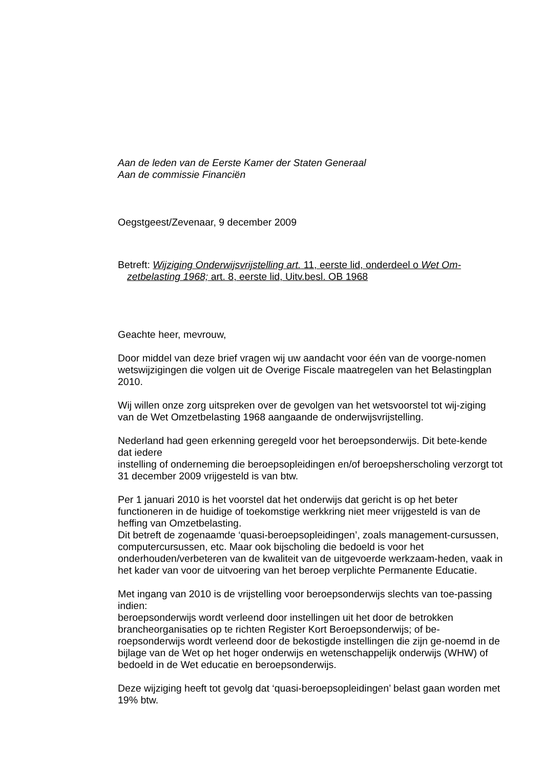Aan de leden van de Eerste Kamer der Staten Generaal
Aan de commissie Financiën
Oegstgeest/Zevenaar, 9 december 2009
Betreft: Wijziging Onderwijsvrijstelling art. 11, eerste lid, onderdeel o Wet Om-
zetbelasting 1968; art. 8, eerste lid, Uitv.besl. OB 1968
Geachte heer, mevrouw,
Door middel van deze brief vragen wij uw aandacht voor één van de voorge-nomen wetswijzigingen die volgen uit de Overige Fiscale maatregelen van het Belastingplan 2010.
Wij willen onze zorg uitspreken over de gevolgen van het wetsvoorstel tot wij-ziging van de Wet Omzetbelasting 1968 aangaande de onderwijsvrijstelling.
Nederland had geen erkenning geregeld voor het beroepsonderwijs. Dit bete-kende dat iedere
instelling of onderneming die beroepsopleidingen en/of beroepsherscholing verzorgt tot 31 december 2009 vrijgesteld is van btw.
Per 1 januari 2010 is het voorstel dat het onderwijs dat gericht is op het beter functioneren in de huidige of toekomstige werkkring niet meer vrijgesteld is van de heffing van Omzetbelasting.
Dit betreft de zogenaamde ‘quasi-beroepsopleidingen’, zoals management-cursussen, computercursussen, etc. Maar ook bijscholing die bedoeld is voor het onderhouden/verbeteren van de kwaliteit van de uitgevoerde werkzaam-heden, vaak in het kader van voor de uitvoering van het beroep verplichte Permanente Educatie.
Met ingang van 2010 is de vrijstelling voor beroepsonderwijs slechts van toe-passing indien:
beroepsonderwijs wordt verleend door instellingen uit het door de betrokken brancheorganisaties op te richten Register Kort Beroepsonderwijs; of be-roepsonderwijs wordt verleend door de bekostigde instellingen die zijn ge-noemd in de bijlage van de Wet op het hoger onderwijs en wetenschappelijk onderwijs (WHW) of bedoeld in de Wet educatie en beroepsonderwijs.
Deze wijziging heeft tot gevolg dat ‘quasi-beroepsopleidingen’ belast gaan worden met 19% btw.